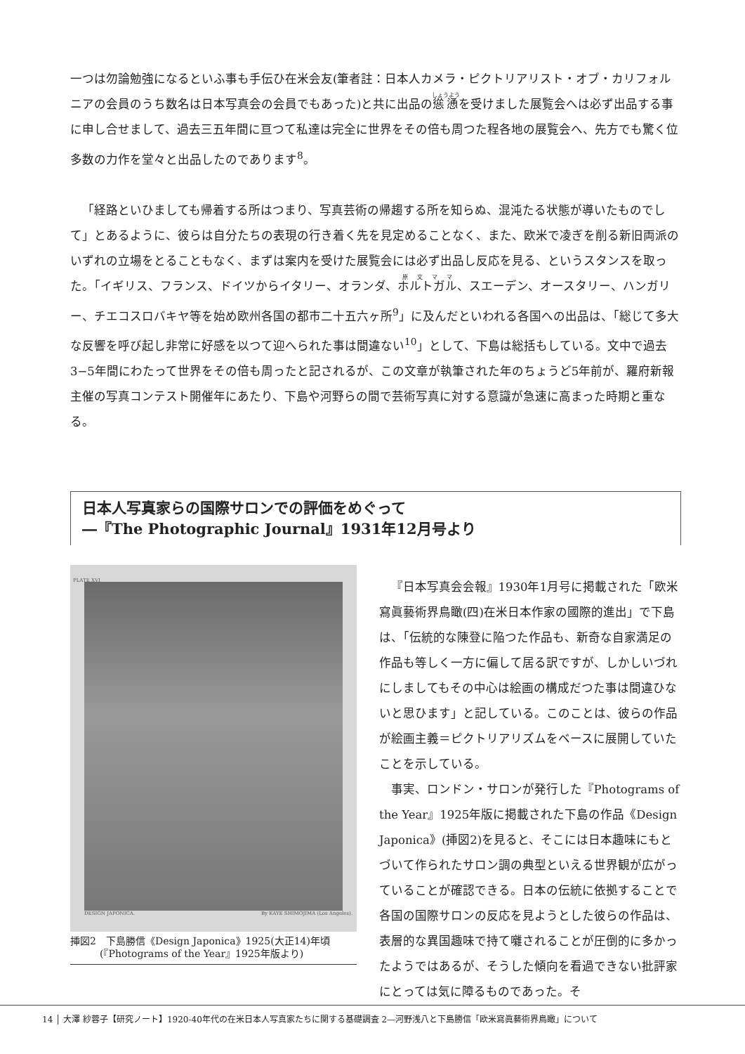一つは勿論勉強になるといふ事も手伝ひ在米会友(筆者註：日本人カメラ・ピクトリアリスト・オブ・カリフォルニアの会員のうち数名は日本写真会の会員でもあった)と共に出品の慫慂を受けました展覧会へは必ず出品する事に申し合せまして、過去三五年間に亘つて私達は完全に世界をその倍も周つた程各地の展覧会へ、先方でも驚く位多数の力作を堂々と出品したのであります<sup>8</sup>。
「経路といひましても帰着する所はつまり、写真芸術の帰趨する所を知らぬ、混沌たる状態が導いたものでして」とあるように、彼らは自分たちの表現の行き着く先を見定めることなく、また、欧米で凌ぎを削る新旧両派のいずれの立場をとることもなく、まずは案内を受けた展覧会には必ず出品し反応を見る、というスタンスを取った。「イギリス、フランス、ドイツからイタリー、オランダ、ホルトガル、スエーデン、オースタリー、ハンガリー、チエコスロバキヤ等を始め欧州各国の都市二十五六ヶ所<sup>9</sup>」に及んだといわれる各国への出品は、「総じて多大な反響を呼び起し非常に好感を以つて迎へられた事は間違ない<sup>10</sup>」として、下島は総括もしている。文中で過去3−5年間にわたって世界をその倍も周ったと記されるが、この文章が執筆された年のちょうど5年前が、羅府新報主催の写真コンテスト開催年にあたり、下島や河野らの間で芸術写真に対する意識が急速に高まった時期と重なる。
日本人写真家らの国際サロンでの評価をめぐって
―『The Photographic Journal』1931年12月号より
PLATE XVI
DESIGN JAPONICA. By KAYE SHIMOJIMA (Los Angeles).
挿図2　下島勝信《Design Japonica》1925(大正14)年頃
　　　(『Photograms of the Year』1925年版より)
『日本写真会会報』1930年1月号に掲載された「欧米寫眞藝術界鳥瞰(四)在米日本作家の國際的進出」で下島は、「伝統的な陳登に陥つた作品も、新奇な自家満足の作品も等しく一方に偏して居る訳ですが、しかしいづれにしましてもその中心は絵画の構成だつた事は間違ひないと思ひます」と記している。このことは、彼らの作品が絵画主義＝ピクトリアリズムをベースに展開していたことを示している。
事実、ロンドン・サロンが発行した『Photograms of the Year』1925年版に掲載された下島の作品《Design Japonica》(挿図2)を見ると、そこには日本趣味にもとづいて作られたサロン調の典型といえる世界観が広がっていることが確認できる。日本の伝統に依拠することで各国の国際サロンの反応を見ようとした彼らの作品は、表層的な異国趣味で持て囃されることが圧倒的に多かったようではあるが、そうした傾向を看過できない批評家にとっては気に障るものであった。そ
14 │ 大澤 紗蓉子【研究ノート】1920-40年代の在米日本人写真家たちに関する基礎調査 2―河野浅八と下島勝信「欧米寫眞藝術界鳥瞰」について